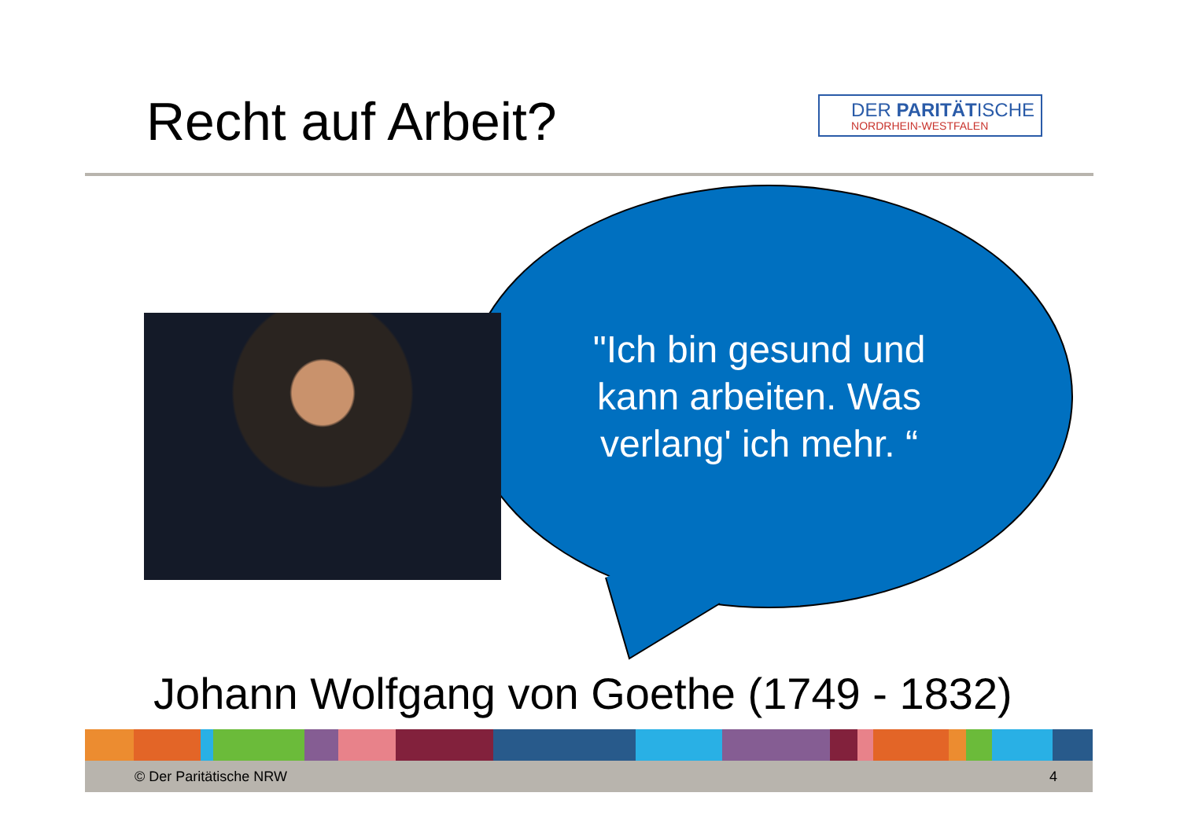Recht auf Arbeit?
DER PARITÄTISCHE
NORDRHEIN-WESTFALEN
"Ich bin gesund und kann arbeiten. Was verlang' ich mehr. “
Johann Wolfgang von Goethe (1749 - 1832)
© Der Paritätische NRW 4